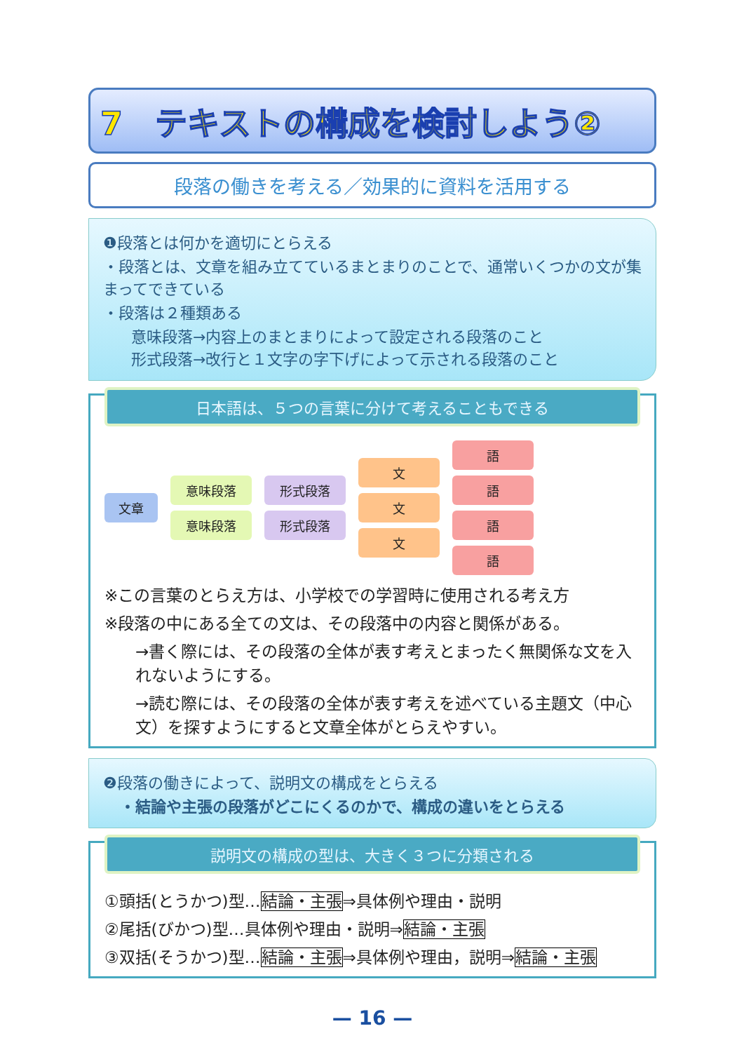7　テキストの構成を検討しよう②
段落の働きを考える／効果的に資料を活用する
❶段落とは何かを適切にとらえる
・段落とは、文章を組み立てているまとまりのことで、通常いくつかの文が集まってできている
・段落は２種類ある
意味段落→内容上のまとまりによって設定される段落のこと
形式段落→改行と１文字の字下げによって示される段落のこと
日本語は、５つの言葉に分けて考えることもできる
文章
意味段落
意味段落
形式段落
形式段落
文
文
文
語
語
語
語
※この言葉のとらえ方は、小学校での学習時に使用される考え方
※段落の中にある全ての文は、その段落中の内容と関係がある。
→書く際には、その段落の全体が表す考えとまったく無関係な文を入れないようにする。
→読む際には、その段落の全体が表す考えを述べている主題文（中心文）を探すようにすると文章全体がとらえやすい。
❷段落の働きによって、説明文の構成をとらえる
・結論や主張の段落がどこにくるのかで、構成の違いをとらえる
説明文の構成の型は、大きく３つに分類される
①頭括(とうかつ)型…結論・主張⇒具体例や理由・説明
②尾括(びかつ)型…具体例や理由・説明⇒結論・主張
③双括(そうかつ)型…結論・主張⇒具体例や理由，説明⇒結論・主張
— 16 —